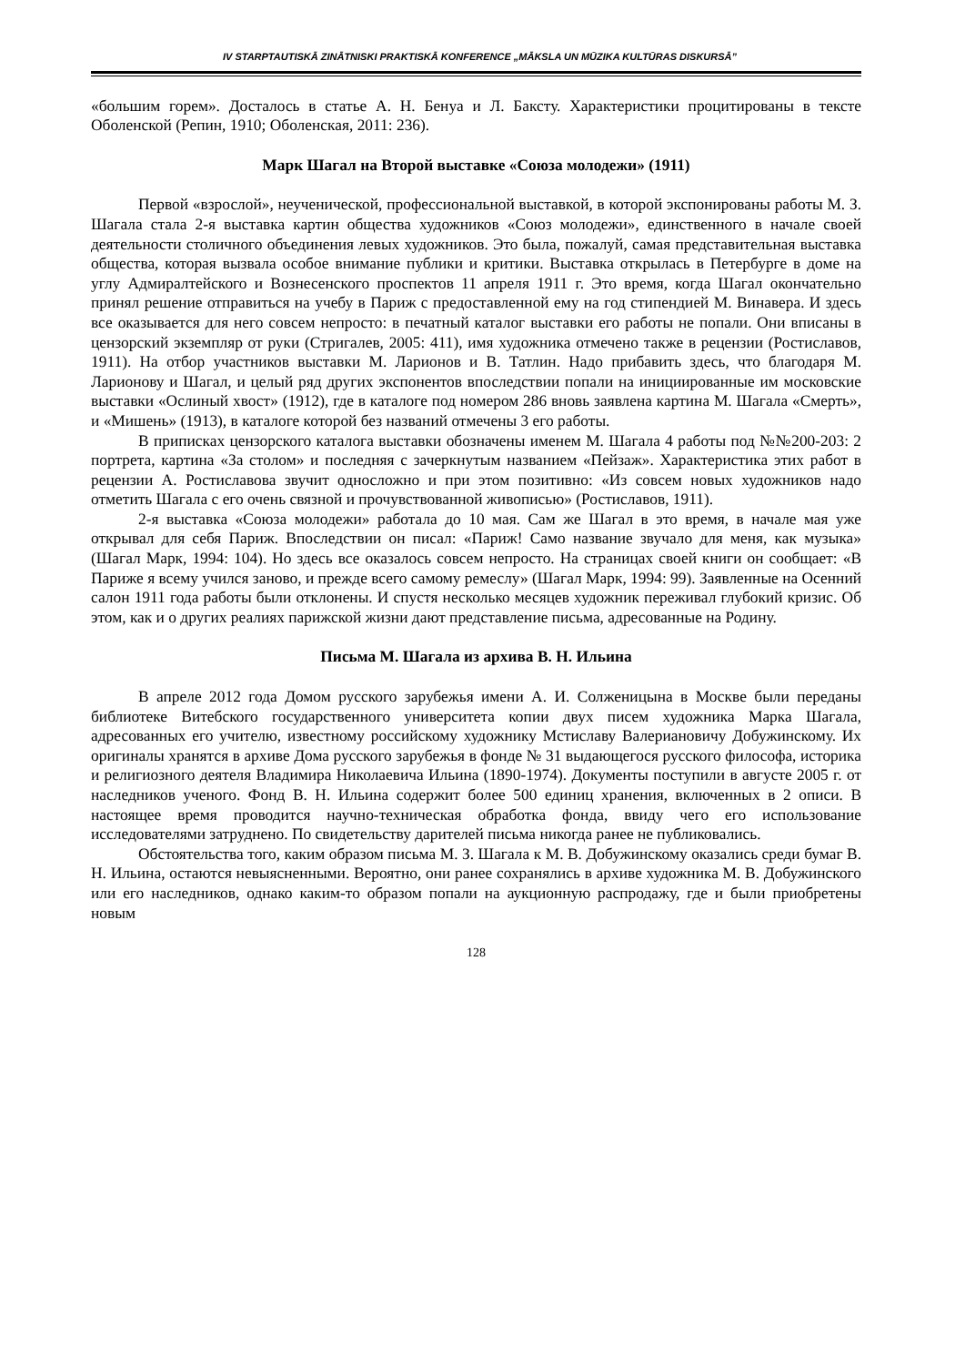IV STARPTAUTISKĀ ZINĀTNISKI PRAKTISKĀ KONFERENCE „MĀKSLA UN MŪZIKA KULTŪRAS DISKURSĀ”
«большим горем». Досталось в статье А. Н. Бенуа и Л. Баксту. Характеристики процитированы в тексте Оболенской (Репин, 1910; Оболенская, 2011: 236).
Марк Шагал на Второй выставке «Союза молодежи» (1911)
Первой «взрослой», неученической, профессиональной выставкой, в которой экспонированы работы М. З. Шагала стала 2-я выставка картин общества художников «Союз молодежи», единственного в начале своей деятельности столичного объединения левых художников. Это была, пожалуй, самая представительная выставка общества, которая вызвала особое внимание публики и критики. Выставка открылась в Петербурге в доме на углу Адмиралтейского и Вознесенского проспектов 11 апреля 1911 г. Это время, когда Шагал окончательно принял решение отправиться на учебу в Париж с предоставленной ему на год стипендией М. Винавера. И здесь все оказывается для него совсем непросто: в печатный каталог выставки его работы не попали. Они вписаны в цензорский экземпляр от руки (Стригалев, 2005: 411), имя художника отмечено также в рецензии (Ростиславов, 1911). На отбор участников выставки М. Ларионов и В. Татлин. Надо прибавить здесь, что благодаря М. Ларионову и Шагал, и целый ряд других экспонентов впоследствии попали на инициированные им московские выставки «Ослиный хвост» (1912), где в каталоге под номером 286 вновь заявлена картина М. Шагала «Смерть», и «Мишень» (1913), в каталоге которой без названий отмечены 3 его работы.
В приписках цензорского каталога выставки обозначены именем М. Шагала 4 работы под №№200-203: 2 портрета, картина «За столом» и последняя с зачеркнутым названием «Пейзаж». Характеристика этих работ в рецензии А. Ростиславова звучит односложно и при этом позитивно: «Из совсем новых художников надо отметить Шагала с его очень связной и прочувствованной живописью» (Ростиславов, 1911).
2-я выставка «Союза молодежи» работала до 10 мая. Сам же Шагал в это время, в начале мая уже открывал для себя Париж. Впоследствии он писал: «Париж! Само название звучало для меня, как музыка» (Шагал Марк, 1994: 104). Но здесь все оказалось совсем непросто. На страницах своей книги он сообщает: «В Париже я всему учился заново, и прежде всего самому ремеслу» (Шагал Марк, 1994: 99). Заявленные на Осенний салон 1911 года работы были отклонены. И спустя несколько месяцев художник переживал глубокий кризис. Об этом, как и о других реалиях парижской жизни дают представление письма, адресованные на Родину.
Письма М. Шагала из архива В. Н. Ильина
В апреле 2012 года Домом русского зарубежья имени А. И. Солженицына в Москве были переданы библиотеке Витебского государственного университета копии двух писем художника Марка Шагала, адресованных его учителю, известному российскому художнику Мстиславу Валериановичу Добужинскому. Их оригиналы хранятся в архиве Дома русского зарубежья в фонде № 31 выдающегося русского философа, историка и религиозного деятеля Владимира Николаевича Ильина (1890-1974). Документы поступили в августе 2005 г. от наследников ученого. Фонд В. Н. Ильина содержит более 500 единиц хранения, включенных в 2 описи. В настоящее время проводится научно-техническая обработка фонда, ввиду чего его использование исследователями затруднено. По свидетельству дарителей письма никогда ранее не публиковались.
Обстоятельства того, каким образом письма М. З. Шагала к М. В. Добужинскому оказались среди бумаг В. Н. Ильина, остаются невыясненными. Вероятно, они ранее сохранялись в архиве художника М. В. Добужинского или его наследников, однако каким-то образом попали на аукционную распродажу, где и были приобретены новым
128